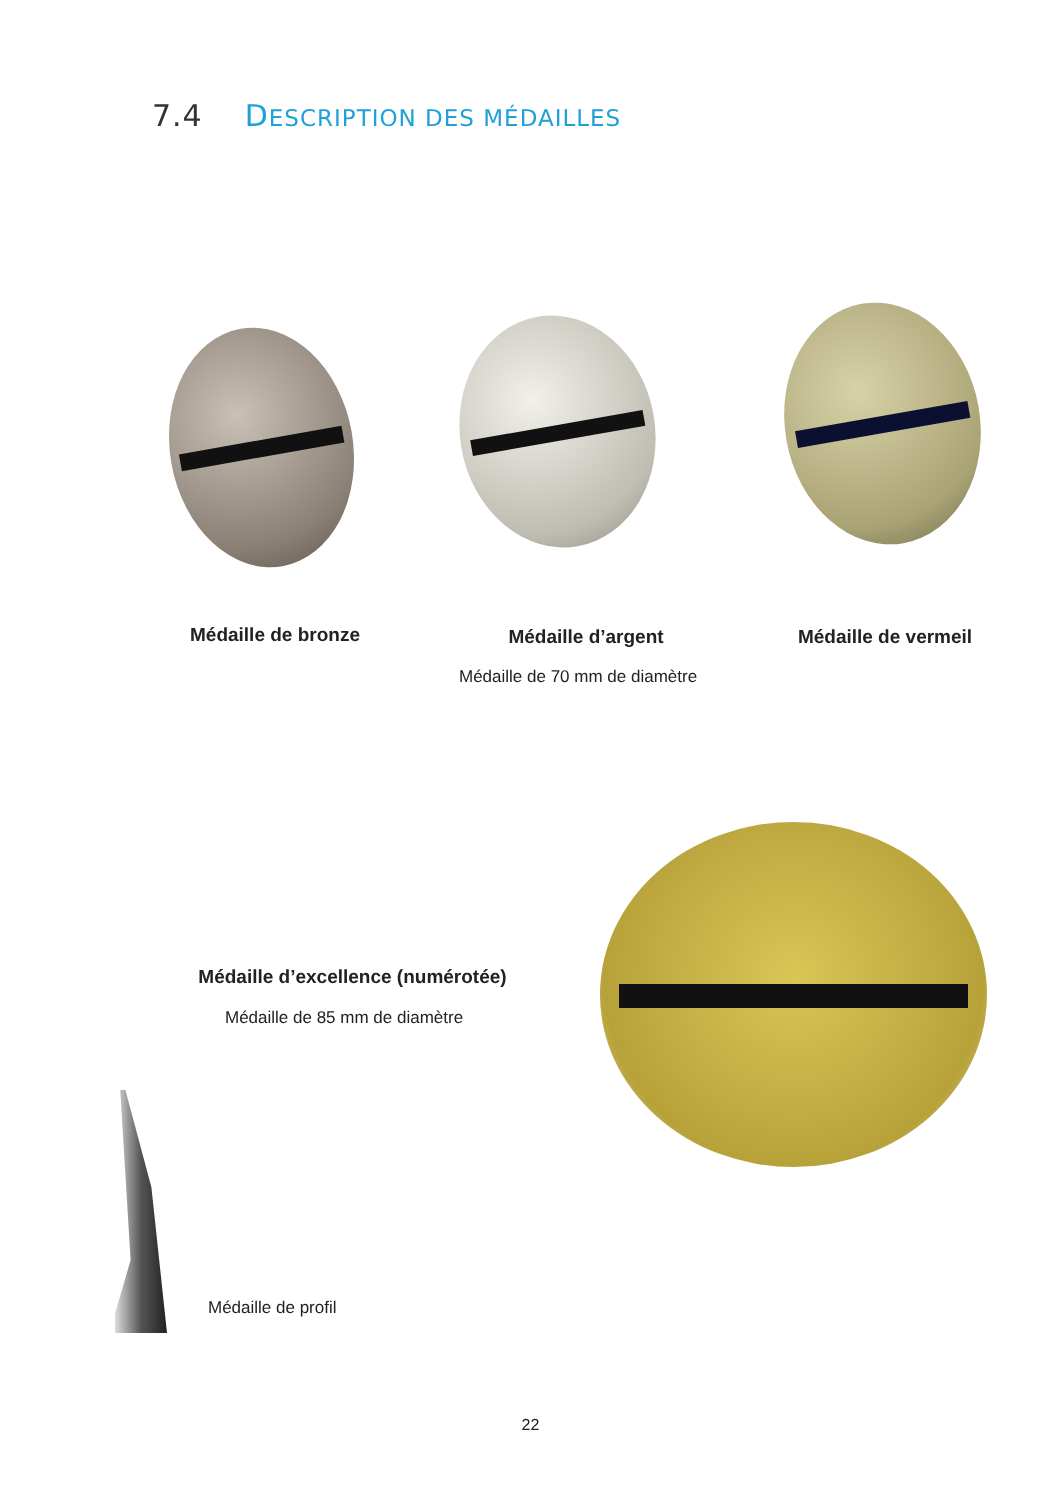7.4 DESCRIPTION DES MÉDAILLES
Médaille de bronze
Médaille d’argent
Médaille de vermeil
Médaille de 70 mm de diamètre
Médaille d’excellence (numérotée)
Médaille de 85 mm de diamètre
Médaille de profil
22